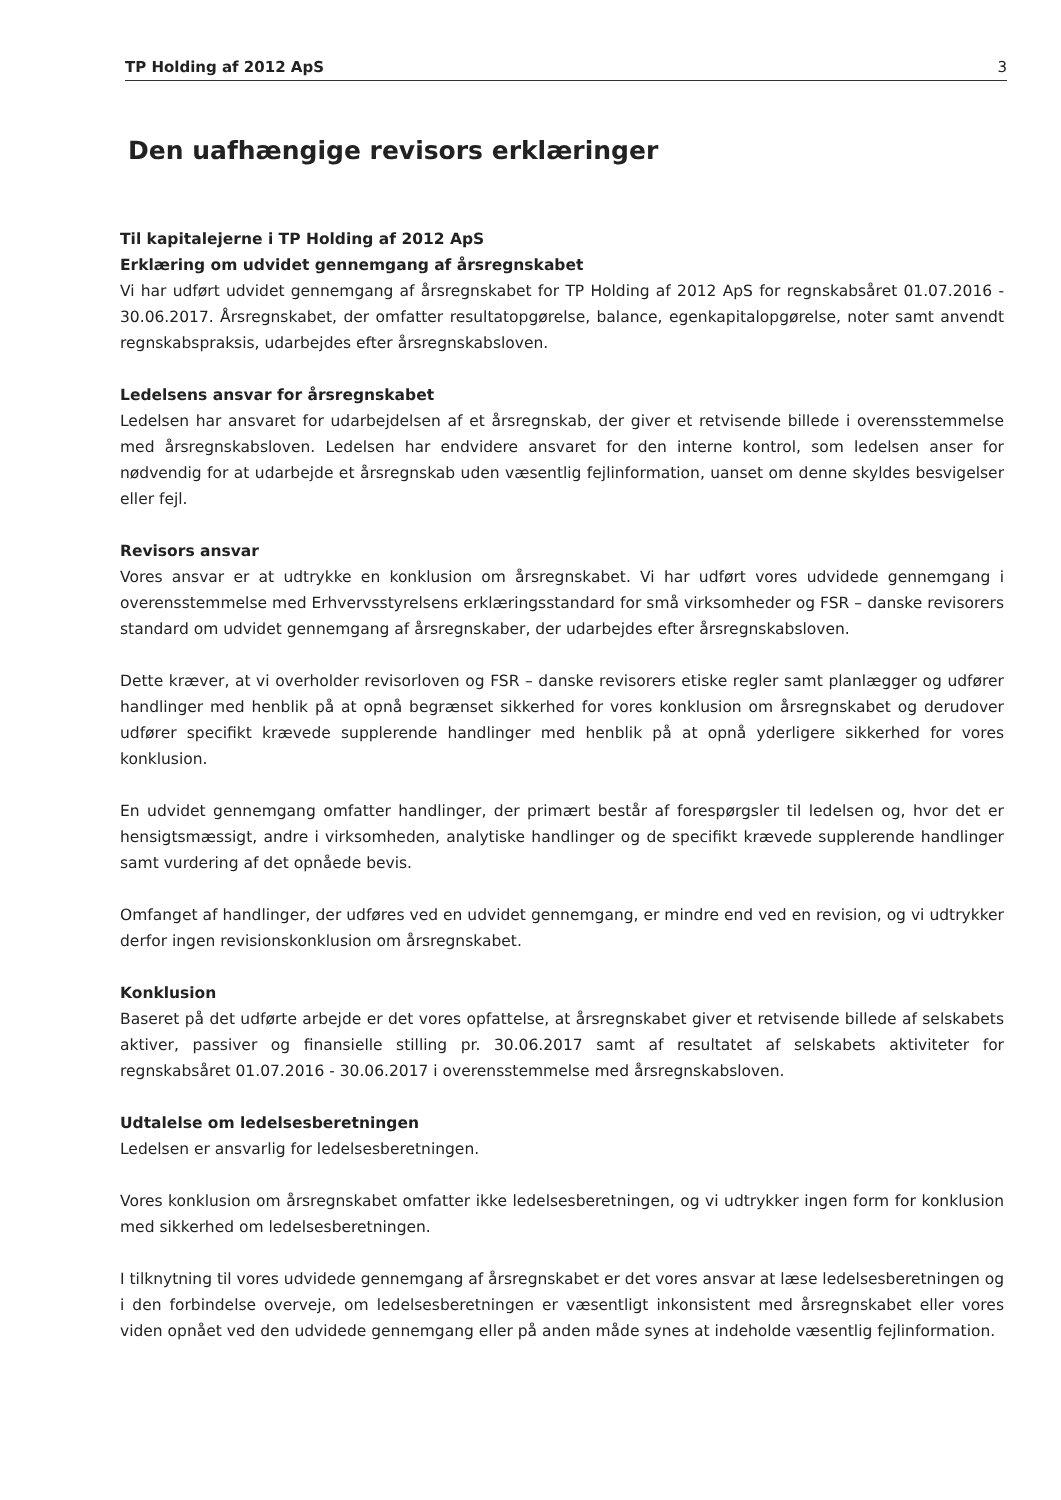TP Holding af 2012 ApS 3
Den uafhængige revisors erklæringer
Til kapitalejerne i TP Holding af 2012 ApS
Erklæring om udvidet gennemgang af årsregnskabet
Vi har udført udvidet gennemgang af årsregnskabet for TP Holding af 2012 ApS for regnskabsåret 01.07.2016 - 30.06.2017. Årsregnskabet, der omfatter resultatopgørelse, balance, egenkapitalopgørelse, noter samt anvendt regnskabspraksis, udarbejdes efter årsregnskabsloven.
Ledelsens ansvar for årsregnskabet
Ledelsen har ansvaret for udarbejdelsen af et årsregnskab, der giver et retvisende billede i overensstemmelse med årsregnskabsloven. Ledelsen har endvidere ansvaret for den interne kontrol, som ledelsen anser for nødvendig for at udarbejde et årsregnskab uden væsentlig fejlinformation, uanset om denne skyldes besvigelser eller fejl.
Revisors ansvar
Vores ansvar er at udtrykke en konklusion om årsregnskabet. Vi har udført vores udvidede gennemgang i overensstemmelse med Erhvervsstyrelsens erklæringsstandard for små virksomheder og FSR – danske revisorers standard om udvidet gennemgang af årsregnskaber, der udarbejdes efter årsregnskabsloven.
Dette kræver, at vi overholder revisorloven og FSR – danske revisorers etiske regler samt planlægger og udfører handlinger med henblik på at opnå begrænset sikkerhed for vores konklusion om årsregnskabet og derudover udfører specifikt krævede supplerende handlinger med henblik på at opnå yderligere sikkerhed for vores konklusion.
En udvidet gennemgang omfatter handlinger, der primært består af forespørgsler til ledelsen og, hvor det er hensigtsmæssigt, andre i virksomheden, analytiske handlinger og de specifikt krævede supplerende handlinger samt vurdering af det opnåede bevis.
Omfanget af handlinger, der udføres ved en udvidet gennemgang, er mindre end ved en revision, og vi udtrykker derfor ingen revisionskonklusion om årsregnskabet.
Konklusion
Baseret på det udførte arbejde er det vores opfattelse, at årsregnskabet giver et retvisende billede af selskabets aktiver, passiver og finansielle stilling pr. 30.06.2017 samt af resultatet af selskabets aktiviteter for regnskabsåret 01.07.2016 - 30.06.2017 i overensstemmelse med årsregnskabsloven.
Udtalelse om ledelsesberetningen
Ledelsen er ansvarlig for ledelsesberetningen.
Vores konklusion om årsregnskabet omfatter ikke ledelsesberetningen, og vi udtrykker ingen form for konklusion med sikkerhed om ledelsesberetningen.
I tilknytning til vores udvidede gennemgang af årsregnskabet er det vores ansvar at læse ledelsesberetningen og i den forbindelse overveje, om ledelsesberetningen er væsentligt inkonsistent med årsregnskabet eller vores viden opnået ved den udvidede gennemgang eller på anden måde synes at indeholde væsentlig fejlinformation.